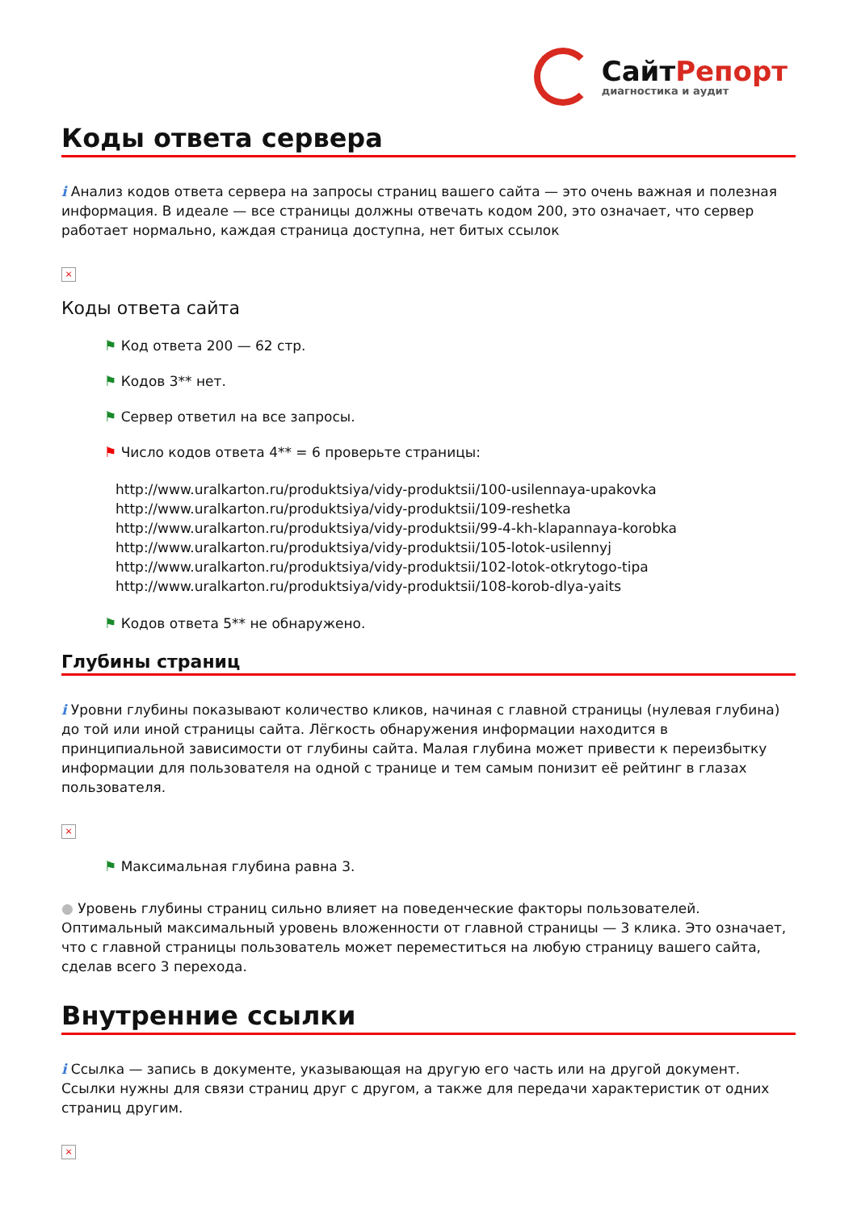СайтРепорт
диагностика и аудит
Коды ответа сервера
i Анализ кодов ответа сервера на запросы страниц вашего сайта — это очень важная и полезная информация. В идеале — все страницы должны отвечать кодом 200, это означает, что сервер работает нормально, каждая страница доступна, нет битых ссылок
×
Коды ответа сайта
⚑ Код ответа 200 — 62 стр.
⚑ Кодов 3** нет.
⚑ Сервер ответил на все запросы.
⚑ Число кодов ответа 4** = 6 проверьте страницы:
http://www.uralkarton.ru/produktsiya/vidy-produktsii/100-usilennaya-upakovka
http://www.uralkarton.ru/produktsiya/vidy-produktsii/109-reshetka
http://www.uralkarton.ru/produktsiya/vidy-produktsii/99-4-kh-klapannaya-korobka
http://www.uralkarton.ru/produktsiya/vidy-produktsii/105-lotok-usilennyj
http://www.uralkarton.ru/produktsiya/vidy-produktsii/102-lotok-otkrytogo-tipa
http://www.uralkarton.ru/produktsiya/vidy-produktsii/108-korob-dlya-yaits
⚑ Кодов ответа 5** не обнаружено.
Глубины страниц
i Уровни глубины показывают количество кликов, начиная с главной страницы (нулевая глубина) до той или иной страницы сайта. Лёгкость обнаружения информации находится в принципиальной зависимости от глубины сайта. Малая глубина может привести к переизбытку информации для пользователя на одной с транице и тем самым понизит её рейтинг в глазах пользователя.
×
⚑ Максимальная глубина равна 3.
● Уровень глубины страниц сильно влияет на поведенческие факторы пользователей. Оптимальный максимальный уровень вложенности от главной страницы — 3 клика. Это означает, что с главной страницы пользователь может переместиться на любую страницу вашего сайта, сделав всего 3 перехода.
Внутренние ссылки
i Ссылка — запись в документе, указывающая на другую его часть или на другой документ. Ссылки нужны для связи страниц друг с другом, а также для передачи характеристик от одних страниц другим.
×